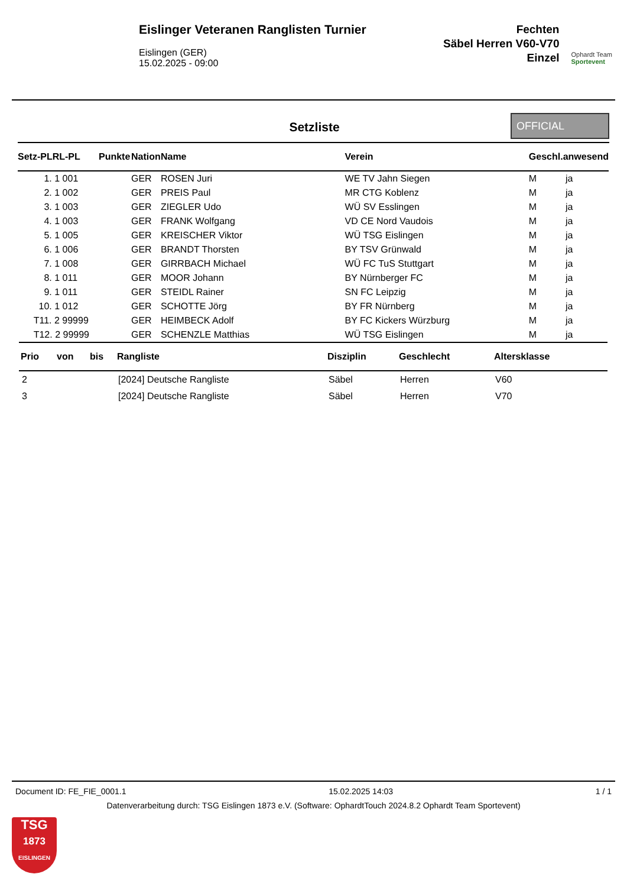Eislinger Veteranen Ranglisten Turnier
Eislingen (GER)
15.02.2025 - 09:00
Fechten
Säbel Herren V60-V70
Einzel
Ophardt Team
Sportevent
Setzliste
OFFICIAL
| Setz-PLRL-PL | Punkte | Nation | Name | Verein | Geschl.anwesend |
| --- | --- | --- | --- | --- | --- |
| 1. 1 001 | | GER | ROSEN Juri | WE TV Jahn Siegen | M ja |
| 2. 1 002 | | GER | PREIS Paul | MR CTG Koblenz | M ja |
| 3. 1 003 | | GER | ZIEGLER Udo | WÜ SV Esslingen | M ja |
| 4. 1 003 | | GER | FRANK Wolfgang | VD CE Nord Vaudois | M ja |
| 5. 1 005 | | GER | KREISCHER Viktor | WÜ TSG Eislingen | M ja |
| 6. 1 006 | | GER | BRANDT Thorsten | BY TSV Grünwald | M ja |
| 7. 1 008 | | GER | GIRRBACH Michael | WÜ FC TuS Stuttgart | M ja |
| 8. 1 011 | | GER | MOOR Johann | BY Nürnberger FC | M ja |
| 9. 1 011 | | GER | STEIDL Rainer | SN FC Leipzig | M ja |
| 10. 1 012 | | GER | SCHOTTE Jörg | BY FR Nürnberg | M ja |
| T11. 2 99999 | | GER | HEIMBECK Adolf | BY FC Kickers Würzburg | M ja |
| T12. 2 99999 | | GER | SCHENZLE Matthias | WÜ TSG Eislingen | M ja |
| Prio | von | bis | Rangliste | Disziplin | Geschlecht | Altersklasse |
| --- | --- | --- | --- | --- | --- | --- |
| 2 | | | [2024] Deutsche Rangliste | Säbel | Herren | V60 |
| 3 | | | [2024] Deutsche Rangliste | Säbel | Herren | V70 |
Document ID: FE_FIE_0001.1 15.02.2025 14:03 1 / 1
Datenverarbeitung durch: TSG Eislingen 1873 e.V. (Software: OphardtTouch 2024.8.2 Ophardt Team Sportevent)
TSG
1873
EISLINGEN